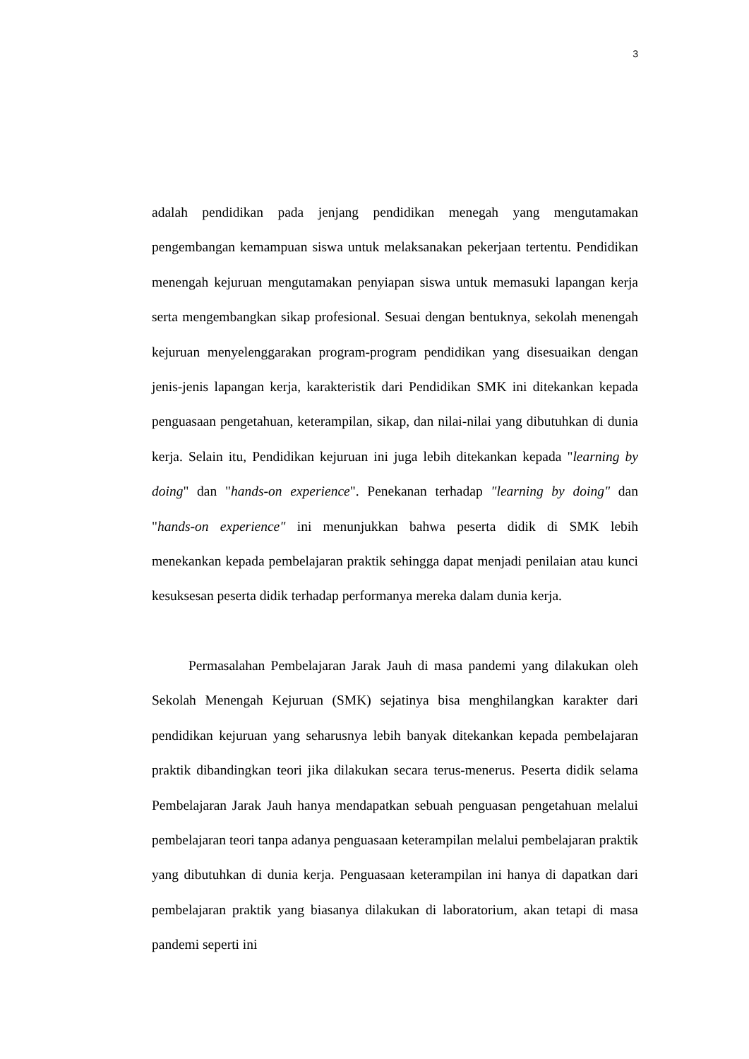3
adalah pendidikan pada jenjang pendidikan menegah yang mengutamakan pengembangan kemampuan siswa untuk melaksanakan pekerjaan tertentu. Pendidikan menengah kejuruan mengutamakan penyiapan siswa untuk memasuki lapangan kerja serta mengembangkan sikap profesional. Sesuai dengan bentuknya, sekolah menengah kejuruan menyelenggarakan program-program pendidikan yang disesuaikan dengan jenis-jenis lapangan kerja, karakteristik dari Pendidikan SMK ini ditekankan kepada penguasaan pengetahuan, keterampilan, sikap, dan nilai-nilai yang dibutuhkan di dunia kerja. Selain itu, Pendidikan kejuruan ini juga lebih ditekankan kepada "learning by doing" dan "hands-on experience". Penekanan terhadap "learning by doing" dan "hands-on experience" ini menunjukkan bahwa peserta didik di SMK lebih menekankan kepada pembelajaran praktik sehingga dapat menjadi penilaian atau kunci kesuksesan peserta didik terhadap performanya mereka dalam dunia kerja.
Permasalahan Pembelajaran Jarak Jauh di masa pandemi yang dilakukan oleh Sekolah Menengah Kejuruan (SMK) sejatinya bisa menghilangkan karakter dari pendidikan kejuruan yang seharusnya lebih banyak ditekankan kepada pembelajaran praktik dibandingkan teori jika dilakukan secara terus-menerus. Peserta didik selama Pembelajaran Jarak Jauh hanya mendapatkan sebuah penguasan pengetahuan melalui pembelajaran teori tanpa adanya penguasaan keterampilan melalui pembelajaran praktik yang dibutuhkan di dunia kerja. Penguasaan keterampilan ini hanya di dapatkan dari pembelajaran praktik yang biasanya dilakukan di laboratorium, akan tetapi di masa pandemi seperti ini